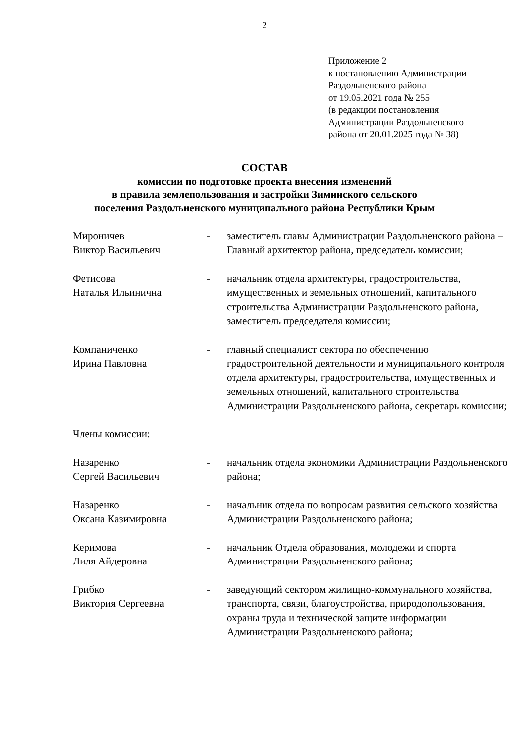2
Приложение 2
к постановлению Администрации
Раздольненского района
от 19.05.2021 года № 255
(в редакции постановления
Администрации Раздольненского
района от 20.01.2025 года № 38)
СОСТАВ
комиссии по подготовке проекта внесения изменений
в правила землепользования и застройки Зиминского сельского
поселения Раздольненского муниципального района Республики Крым
Мироничев
Виктор Васильевич
- заместитель главы Администрации Раздольненского района – Главный архитектор района, председатель комиссии;
Фетисова
Наталья Ильинична
- начальник отдела архитектуры, градостроительства, имущественных и земельных отношений, капитального строительства Администрации Раздольненского района,
заместитель председателя комиссии;
Компаниченко
Ирина Павловна
- главный специалист сектора по обеспечению градостроительной деятельности и муниципального контроля отдела архитектуры, градостроительства, имущественных и земельных отношений, капитального строительства Администрации Раздольненского района, секретарь комиссии;
Члены комиссии:
Назаренко
Сергей Васильевич
- начальник отдела экономики Администрации Раздольненского района;
Назаренко
Оксана Казимировна
- начальник отдела по вопросам развития сельского хозяйства Администрации Раздольненского района;
Керимова
Лиля Айдеровна
- начальник Отдела образования, молодежи и спорта Администрации Раздольненского района;
Грибко
Виктория Сергеевна
- заведующий сектором жилищно-коммунального хозяйства, транспорта, связи, благоустройства, природопользования, охраны труда и технической защите информации Администрации Раздольненского района;